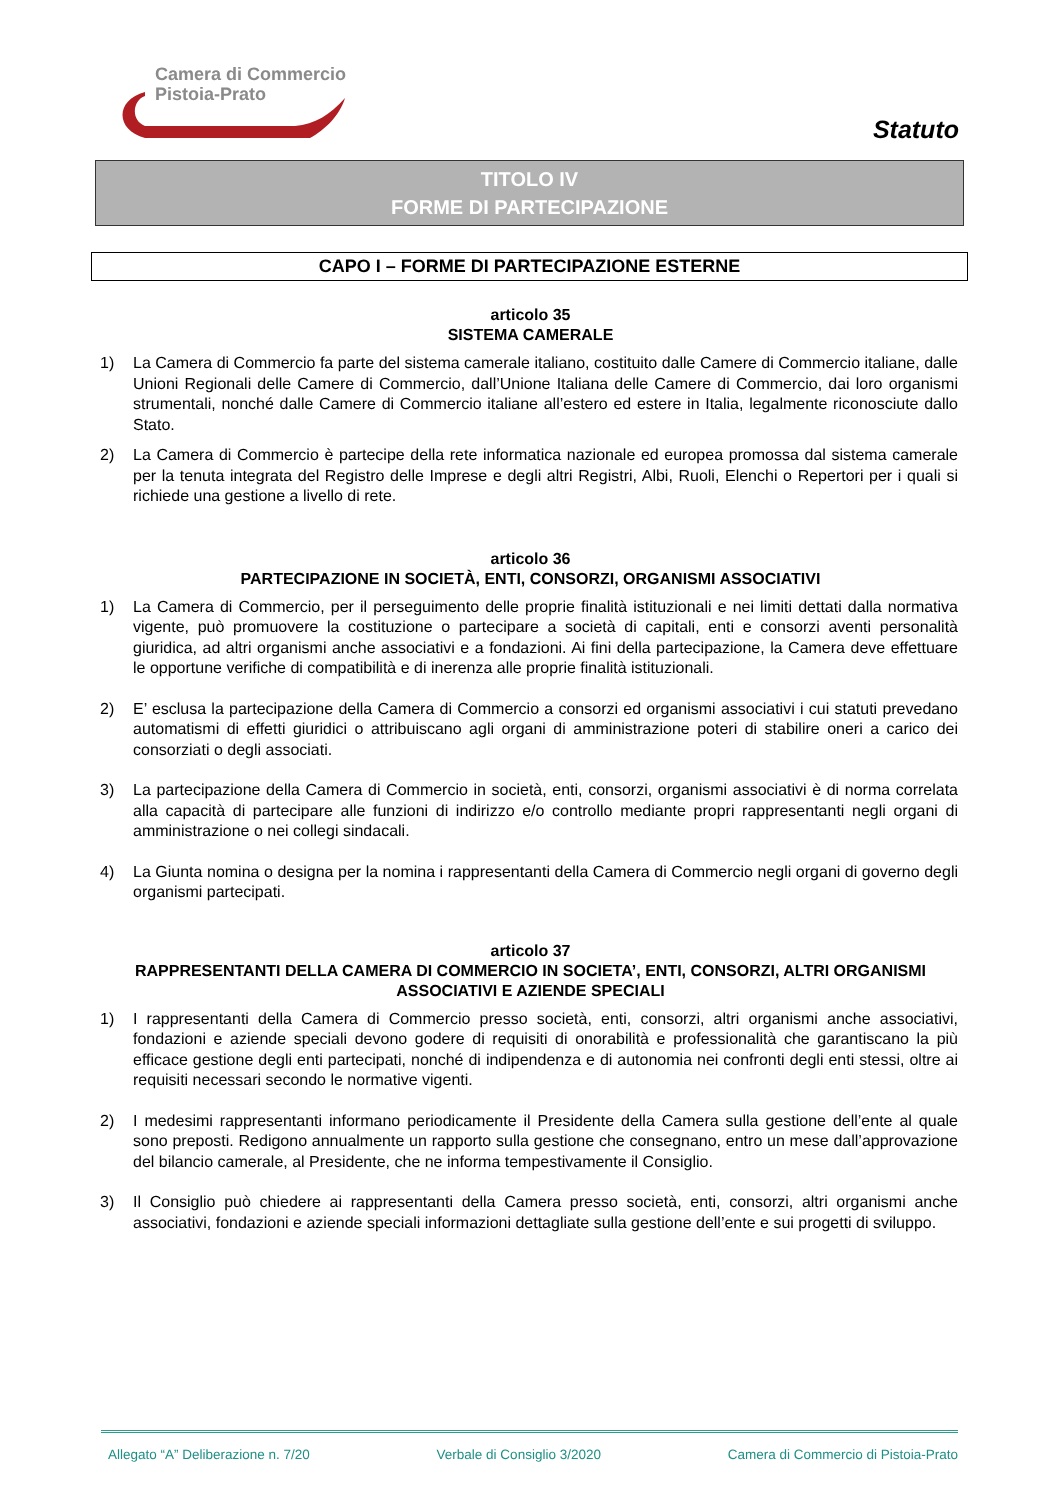Camera di Commercio
Pistoia-Prato
Statuto
TITOLO IV
FORME DI PARTECIPAZIONE
CAPO I – FORME DI PARTECIPAZIONE ESTERNE
articolo 35
SISTEMA CAMERALE
1) La Camera di Commercio fa parte del sistema camerale italiano, costituito dalle Camere di Commercio italiane, dalle Unioni Regionali delle Camere di Commercio, dall’Unione Italiana delle Camere di Commercio, dai loro organismi strumentali, nonché dalle Camere di Commercio italiane all’estero ed estere in Italia, legalmente riconosciute dallo Stato.
2) La Camera di Commercio è partecipe della rete informatica nazionale ed europea promossa dal sistema camerale per la tenuta integrata del Registro delle Imprese e degli altri Registri, Albi, Ruoli, Elenchi o Repertori per i quali si richiede una gestione a livello di rete.
articolo 36
PARTECIPAZIONE IN SOCIETÀ, ENTI, CONSORZI, ORGANISMI ASSOCIATIVI
1) La Camera di Commercio, per il perseguimento delle proprie finalità istituzionali e nei limiti dettati dalla normativa vigente, può promuovere la costituzione o partecipare a società di capitali, enti e consorzi aventi personalità giuridica, ad altri organismi anche associativi e a fondazioni. Ai fini della partecipazione, la Camera deve effettuare le opportune verifiche di compatibilità e di inerenza alle proprie finalità istituzionali.
2) E’ esclusa la partecipazione della Camera di Commercio a consorzi ed organismi associativi i cui statuti prevedano automatismi di effetti giuridici o attribuiscano agli organi di amministrazione poteri di stabilire oneri a carico dei consorziati o degli associati.
3) La partecipazione della Camera di Commercio in società, enti, consorzi, organismi associativi è di norma correlata alla capacità di partecipare alle funzioni di indirizzo e/o controllo mediante propri rappresentanti negli organi di amministrazione o nei collegi sindacali.
4) La Giunta nomina o designa per la nomina i rappresentanti della Camera di Commercio negli organi di governo degli organismi partecipati.
articolo 37
RAPPRESENTANTI DELLA CAMERA DI COMMERCIO IN SOCIETA’, ENTI, CONSORZI, ALTRI ORGANISMI ASSOCIATIVI E AZIENDE SPECIALI
1) I rappresentanti della Camera di Commercio presso società, enti, consorzi, altri organismi anche associativi, fondazioni e aziende speciali devono godere di requisiti di onorabilità e professionalità che garantiscano la più efficace gestione degli enti partecipati, nonché di indipendenza e di autonomia nei confronti degli enti stessi, oltre ai requisiti necessari secondo le normative vigenti.
2) I medesimi rappresentanti informano periodicamente il Presidente della Camera sulla gestione dell’ente al quale sono preposti. Redigono annualmente un rapporto sulla gestione che consegnano, entro un mese dall’approvazione del bilancio camerale, al Presidente, che ne informa tempestivamente il Consiglio.
3) Il Consiglio può chiedere ai rappresentanti della Camera presso società, enti, consorzi, altri organismi anche associativi, fondazioni e aziende speciali informazioni dettagliate sulla gestione dell’ente e sui progetti di sviluppo.
Allegato “A” Deliberazione n. 7/20 Verbale di Consiglio 3/2020 Camera di Commercio di Pistoia-Prato